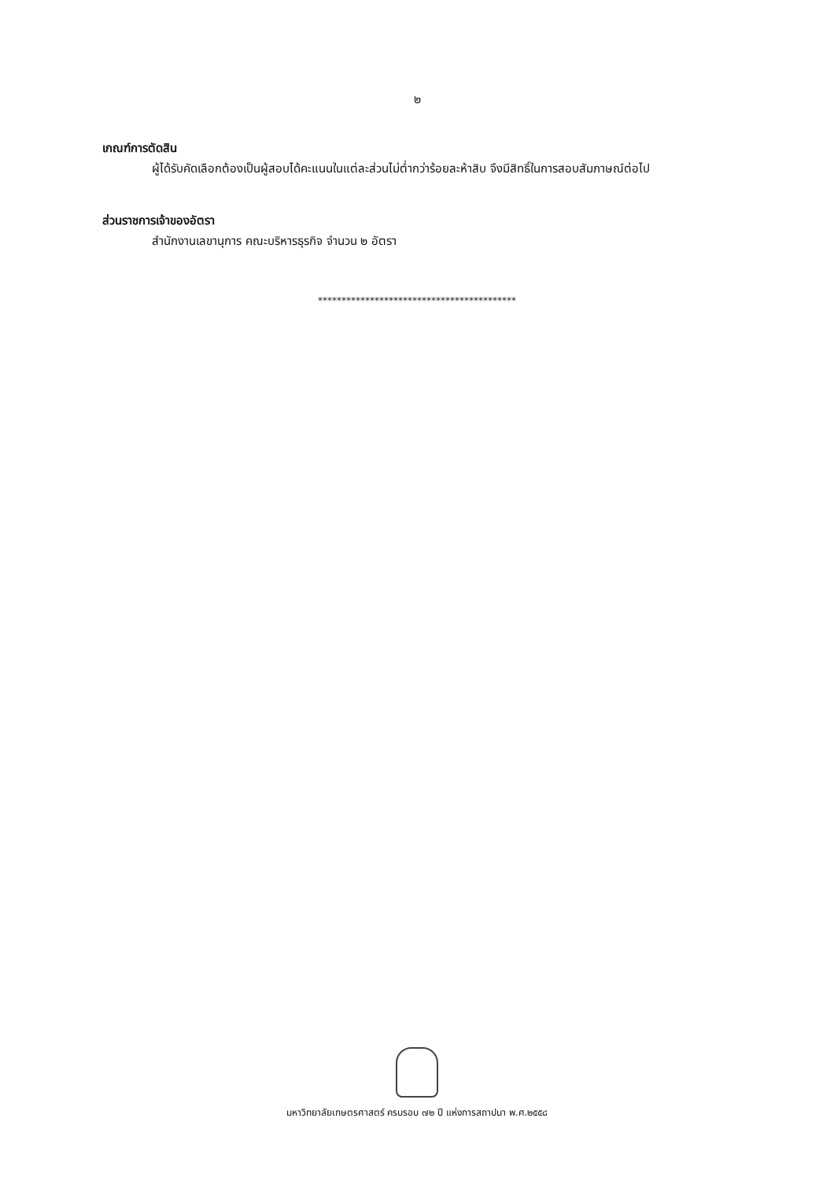๒
เกณฑ์การตัดสิน
ผู้ได้รับคัดเลือกต้องเป็นผู้สอบได้คะแนนในแต่ละส่วนไม่ต่ำกว่าร้อยละห้าสิบ จึงมีสิทธิ์ในการสอบสัมภาษณ์ต่อไป
ส่วนราชการเจ้าของอัตรา
สำนักงานเลขานุการ คณะบริหารธุรกิจ จำนวน ๒ อัตรา
******************************************
มหาวิทยาลัยเกษตรศาสตร์ ครบรอบ ๗๒ ปี แห่งการสถาปนา พ.ศ.๒๕๕๘